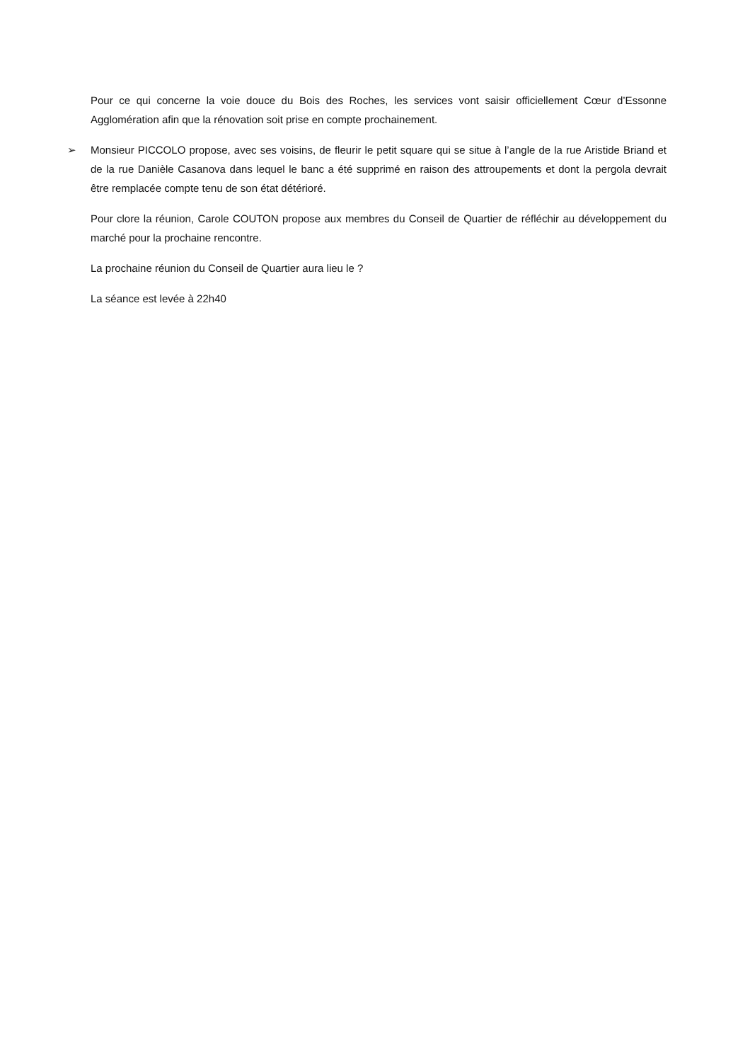Pour ce qui concerne la voie douce du Bois des Roches, les services vont saisir officiellement Cœur d’Essonne Agglomération afin que la rénovation soit prise en compte prochainement.
➢ Monsieur PICCOLO propose, avec ses voisins, de fleurir le petit square qui se situe à l’angle de la rue Aristide Briand et de la rue Danièle Casanova dans lequel le banc a été supprimé en raison des attroupements et dont la pergola devrait être remplacée compte tenu de son état détérioré.
Pour clore la réunion, Carole COUTON propose aux membres du Conseil de Quartier de réfléchir au développement du marché pour la prochaine rencontre.
La prochaine réunion du Conseil de Quartier aura lieu le ?
La séance est levée à 22h40